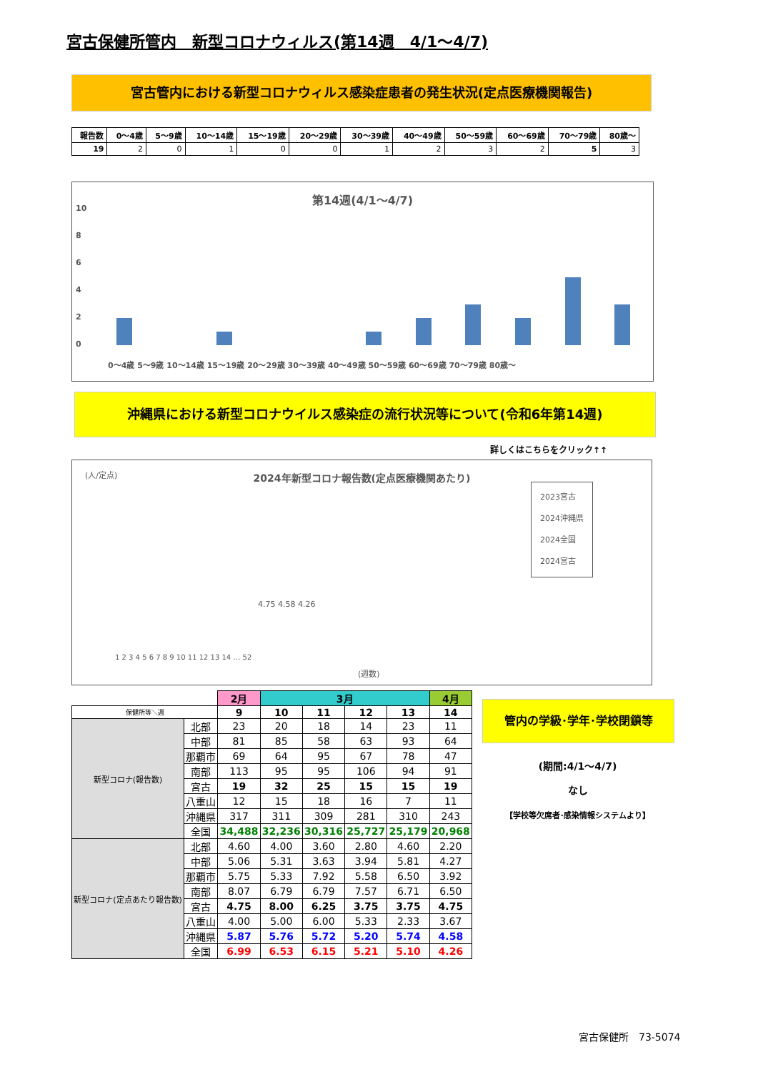宮古保健所管内　新型コロナウィルス(第14週　4/1～4/7)
宮古管内における新型コロナウィルス感染症患者の発生状況(定点医療機関報告)
| 報告数 | 0～4歳 | 5～9歳 | 10～14歳 | 15～19歳 | 20～29歳 | 30～39歳 | 40～49歳 | 50～59歳 | 60～69歳 | 70～79歳 | 80歳～ |
| --- | --- | --- | --- | --- | --- | --- | --- | --- | --- | --- | --- |
| 19 | 2 | 0 | 1 | 0 | 0 | 1 | 2 | 3 | 2 | 5 | 3 |
第14週(4/1～4/7)
0
2
4
6
8
10
0～4歳 5～9歳 10～14歳 15～19歳 20～29歳 30～39歳 40～49歳 50～59歳 60～69歳 70～79歳 80歳～
沖縄県における新型コロナウイルス感染症の流行状況等について(令和6年第14週)
詳しくはこちらをクリック↑↑
(人/定点)
2024年新型コロナ報告数(定点医療機関あたり)
2023宮古
2024沖縄県
2024全国
2024宮古
1 2 3 4 5 6 7 8 9 10 11 12 13 14 … 52
(週数)
4.75 4.58 4.26
| | | 2月 | 3月 | | | | 4月 |
| 保健所等＼週 | | 9 | 10 | 11 | 12 | 13 | 14 |
| 新型コロナ(報告数) | 北部 | 23 | 20 | 18 | 14 | 23 | 11 |
| | 中部 | 81 | 85 | 58 | 63 | 93 | 64 |
| | 那覇市 | 69 | 64 | 95 | 67 | 78 | 47 |
| | 南部 | 113 | 95 | 95 | 106 | 94 | 91 |
| | 宮古 | 19 | 32 | 25 | 15 | 15 | 19 |
| | 八重山 | 12 | 15 | 18 | 16 | 7 | 11 |
| | 沖縄県 | 317 | 311 | 309 | 281 | 310 | 243 |
| | 全国 | 34,488 | 32,236 | 30,316 | 25,727 | 25,179 | 20,968 |
| 新型コロナ(定点あたり報告数) | 北部 | 4.60 | 4.00 | 3.60 | 2.80 | 4.60 | 2.20 |
| | 中部 | 5.06 | 5.31 | 3.63 | 3.94 | 5.81 | 4.27 |
| | 那覇市 | 5.75 | 5.33 | 7.92 | 5.58 | 6.50 | 3.92 |
| | 南部 | 8.07 | 6.79 | 6.79 | 7.57 | 6.71 | 6.50 |
| | 宮古 | 4.75 | 8.00 | 6.25 | 3.75 | 3.75 | 4.75 |
| | 八重山 | 4.00 | 5.00 | 6.00 | 5.33 | 2.33 | 3.67 |
| | 沖縄県 | 5.87 | 5.76 | 5.72 | 5.20 | 5.74 | 4.58 |
| | 全国 | 6.99 | 6.53 | 6.15 | 5.21 | 5.10 | 4.26 |
管内の学級･学年･学校閉鎖等
(期間:4/1～4/7)
なし
【学校等欠席者･感染情報システムより】
宮古保健所　73-5074